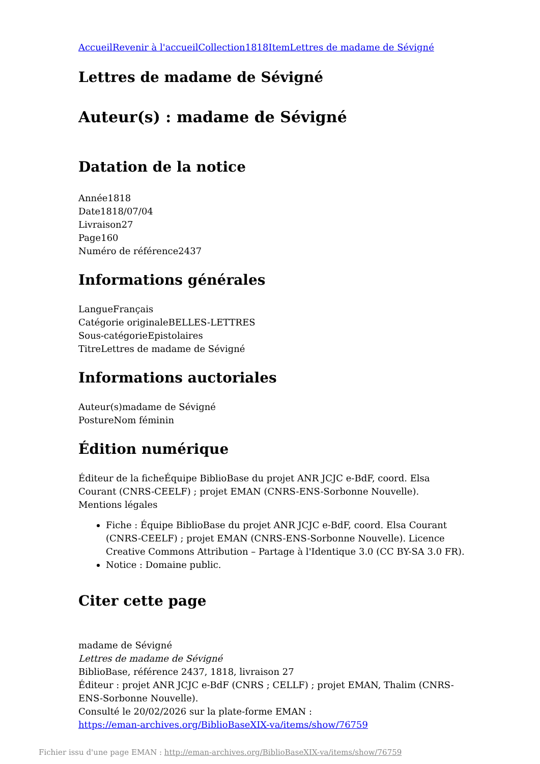Accueil Revenir à l'accueil Collection 1818 Item Lettres de madame de Sévigné
Lettres de madame de Sévigné
Auteur(s) : madame de Sévigné
Datation de la notice
Année1818
Date1818/07/04
Livraison27
Page160
Numéro de référence2437
Informations générales
LangueFrançais
Catégorie originaleBELLES-LETTRES
Sous-catégorieEpistolaires
TitreLettres de madame de Sévigné
Informations auctoriales
Auteur(s)madame de Sévigné
PostureNom féminin
Édition numérique
Éditeur de la ficheÉquipe BiblioBase du projet ANR JCJC e-BdF, coord. Elsa Courant (CNRS-CEELF) ; projet EMAN (CNRS-ENS-Sorbonne Nouvelle).
Mentions légales
Fiche : Équipe BiblioBase du projet ANR JCJC e-BdF, coord. Elsa Courant (CNRS-CEELF) ; projet EMAN (CNRS-ENS-Sorbonne Nouvelle). Licence Creative Commons Attribution – Partage à l'Identique 3.0 (CC BY-SA 3.0 FR).
Notice : Domaine public.
Citer cette page
madame de Sévigné
Lettres de madame de Sévigné
BiblioBase, référence 2437, 1818, livraison 27
Éditeur : projet ANR JCJC e-BdF (CNRS ; CELLF) ; projet EMAN, Thalim (CNRS-ENS-Sorbonne Nouvelle).
Consulté le 20/02/2026 sur la plate-forme EMAN :
https://eman-archives.org/BiblioBaseXIX-va/items/show/76759
Fichier issu d'une page EMAN : http://eman-archives.org/BiblioBaseXIX-va/items/show/76759